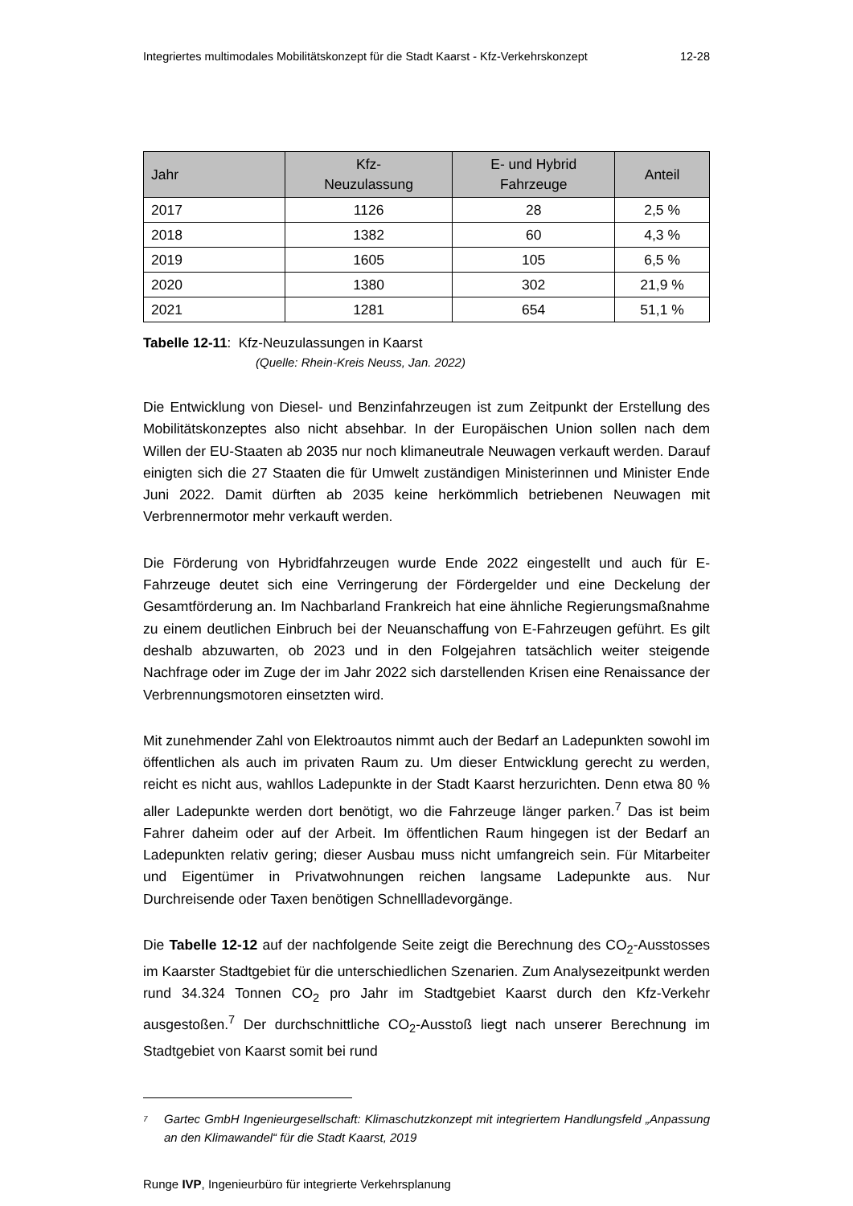Integriertes multimodales Mobilitätskonzept für die Stadt Kaarst - Kfz-Verkehrskonzept 12-28
| Jahr | Kfz- Neuzulassung | E- und Hybrid Fahrzeuge | Anteil |
| --- | --- | --- | --- |
| 2017 | 1126 | 28 | 2,5 % |
| 2018 | 1382 | 60 | 4,3 % |
| 2019 | 1605 | 105 | 6,5 % |
| 2020 | 1380 | 302 | 21,9 % |
| 2021 | 1281 | 654 | 51,1 % |
Tabelle 12-11: Kfz-Neuzulassungen in Kaarst
(Quelle: Rhein-Kreis Neuss, Jan. 2022)
Die Entwicklung von Diesel- und Benzinfahrzeugen ist zum Zeitpunkt der Erstellung des Mobilitätskonzeptes also nicht absehbar. In der Europäischen Union sollen nach dem Willen der EU-Staaten ab 2035 nur noch klimaneutrale Neuwagen verkauft werden. Darauf einigten sich die 27 Staaten die für Umwelt zuständigen Ministerinnen und Minister Ende Juni 2022. Damit dürften ab 2035 keine herkömmlich betriebenen Neuwagen mit Verbrennermotor mehr verkauft werden.
Die Förderung von Hybridfahrzeugen wurde Ende 2022 eingestellt und auch für E-Fahrzeuge deutet sich eine Verringerung der Fördergelder und eine Deckelung der Gesamtförderung an. Im Nachbarland Frankreich hat eine ähnliche Regierungsmaßnahme zu einem deutlichen Einbruch bei der Neuanschaffung von E-Fahrzeugen geführt. Es gilt deshalb abzuwarten, ob 2023 und in den Folgejahren tatsächlich weiter steigende Nachfrage oder im Zuge der im Jahr 2022 sich darstellenden Krisen eine Renaissance der Verbrennungsmotoren einsetzten wird.
Mit zunehmender Zahl von Elektroautos nimmt auch der Bedarf an Ladepunkten sowohl im öffentlichen als auch im privaten Raum zu. Um dieser Entwicklung gerecht zu werden, reicht es nicht aus, wahllos Ladepunkte in der Stadt Kaarst herzurichten. Denn etwa 80 % aller Ladepunkte werden dort benötigt, wo die Fahrzeuge länger parken.<sup>7</sup> Das ist beim Fahrer daheim oder auf der Arbeit. Im öffentlichen Raum hingegen ist der Bedarf an Ladepunkten relativ gering; dieser Ausbau muss nicht umfangreich sein. Für Mitarbeiter und Eigentümer in Privatwohnungen reichen langsame Ladepunkte aus. Nur Durchreisende oder Taxen benötigen Schnellladevorgänge.
Die Tabelle 12-12 auf der nachfolgende Seite zeigt die Berechnung des CO<sub>2</sub>-Ausstosses im Kaarster Stadtgebiet für die unterschiedlichen Szenarien. Zum Analysezeitpunkt werden rund 34.324 Tonnen CO<sub>2</sub> pro Jahr im Stadtgebiet Kaarst durch den Kfz-Verkehr ausgestoßen.<sup>7</sup> Der durchschnittliche CO<sub>2</sub>-Ausstoß liegt nach unserer Berechnung im Stadtgebiet von Kaarst somit bei rund
<sup>7</sup> Gartec GmbH Ingenieurgesellschaft: Klimaschutzkonzept mit integriertem Handlungsfeld „Anpassung an den Klimawandel“ für die Stadt Kaarst, 2019
Runge IVP, Ingenieurbüro für integrierte Verkehrsplanung